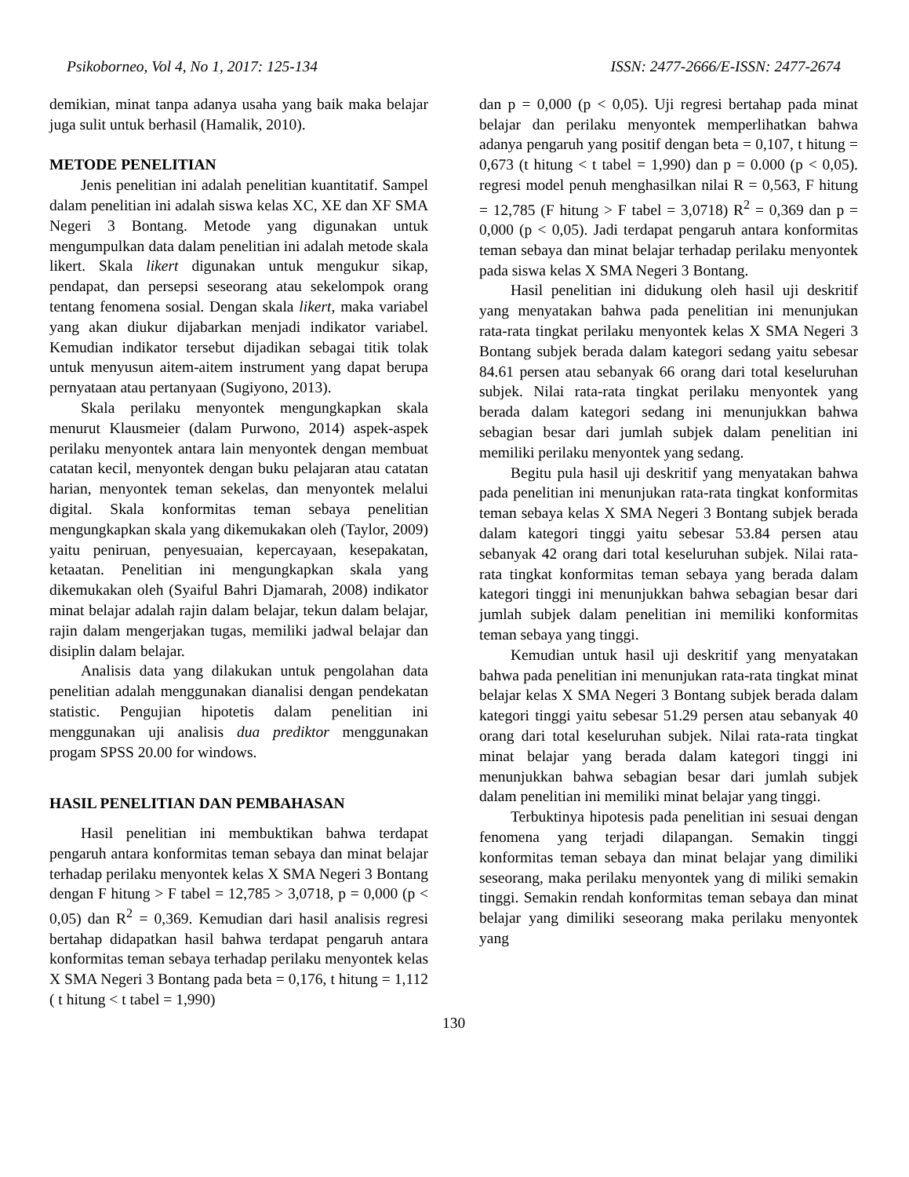Psikoborneo, Vol 4, No 1, 2017: 125-134 ISSN: 2477-2666/E-ISSN: 2477-2674
demikian, minat tanpa adanya usaha yang baik maka belajar juga sulit untuk berhasil (Hamalik, 2010).
METODE PENELITIAN
Jenis penelitian ini adalah penelitian kuantitatif. Sampel dalam penelitian ini adalah siswa kelas XC, XE dan XF SMA Negeri 3 Bontang. Metode yang digunakan untuk mengumpulkan data dalam penelitian ini adalah metode skala likert. Skala likert digunakan untuk mengukur sikap, pendapat, dan persepsi seseorang atau sekelompok orang tentang fenomena sosial. Dengan skala likert, maka variabel yang akan diukur dijabarkan menjadi indikator variabel. Kemudian indikator tersebut dijadikan sebagai titik tolak untuk menyusun aitem-aitem instrument yang dapat berupa pernyataan atau pertanyaan (Sugiyono, 2013).
Skala perilaku menyontek mengungkapkan skala menurut Klausmeier (dalam Purwono, 2014) aspek-aspek perilaku menyontek antara lain menyontek dengan membuat catatan kecil, menyontek dengan buku pelajaran atau catatan harian, menyontek teman sekelas, dan menyontek melalui digital. Skala konformitas teman sebaya penelitian mengungkapkan skala yang dikemukakan oleh (Taylor, 2009) yaitu peniruan, penyesuaian, kepercayaan, kesepakatan, ketaatan. Penelitian ini mengungkapkan skala yang dikemukakan oleh (Syaiful Bahri Djamarah, 2008) indikator minat belajar adalah rajin dalam belajar, tekun dalam belajar, rajin dalam mengerjakan tugas, memiliki jadwal belajar dan disiplin dalam belajar.
Analisis data yang dilakukan untuk pengolahan data penelitian adalah menggunakan dianalisi dengan pendekatan statistic. Pengujian hipotetis dalam penelitian ini menggunakan uji analisis dua prediktor menggunakan progam SPSS 20.00 for windows.
HASIL PENELITIAN DAN PEMBAHASAN
Hasil penelitian ini membuktikan bahwa terdapat pengaruh antara konformitas teman sebaya dan minat belajar terhadap perilaku menyontek kelas X SMA Negeri 3 Bontang dengan F hitung > F tabel = 12,785 > 3,0718, p = 0,000 (p < 0,05) dan R<sup>2</sup> = 0,369. Kemudian dari hasil analisis regresi bertahap didapatkan hasil bahwa terdapat pengaruh antara konformitas teman sebaya terhadap perilaku menyontek kelas X SMA Negeri 3 Bontang pada beta = 0,176, t hitung = 1,112 ( t hitung < t tabel = 1,990)
dan p = 0,000 (p < 0,05). Uji regresi bertahap pada minat belajar dan perilaku menyontek memperlihatkan bahwa adanya pengaruh yang positif dengan beta = 0,107, t hitung = 0,673 (t hitung < t tabel = 1,990) dan p = 0.000 (p < 0,05). regresi model penuh menghasilkan nilai R = 0,563, F hitung = 12,785 (F hitung > F tabel = 3,0718) R<sup>2</sup> = 0,369 dan p = 0,000 (p < 0,05). Jadi terdapat pengaruh antara konformitas teman sebaya dan minat belajar terhadap perilaku menyontek pada siswa kelas X SMA Negeri 3 Bontang.
Hasil penelitian ini didukung oleh hasil uji deskritif yang menyatakan bahwa pada penelitian ini menunjukan rata-rata tingkat perilaku menyontek kelas X SMA Negeri 3 Bontang subjek berada dalam kategori sedang yaitu sebesar 84.61 persen atau sebanyak 66 orang dari total keseluruhan subjek. Nilai rata-rata tingkat perilaku menyontek yang berada dalam kategori sedang ini menunjukkan bahwa sebagian besar dari jumlah subjek dalam penelitian ini memiliki perilaku menyontek yang sedang.
Begitu pula hasil uji deskritif yang menyatakan bahwa pada penelitian ini menunjukan rata-rata tingkat konformitas teman sebaya kelas X SMA Negeri 3 Bontang subjek berada dalam kategori tinggi yaitu sebesar 53.84 persen atau sebanyak 42 orang dari total keseluruhan subjek. Nilai rata-rata tingkat konformitas teman sebaya yang berada dalam kategori tinggi ini menunjukkan bahwa sebagian besar dari jumlah subjek dalam penelitian ini memiliki konformitas teman sebaya yang tinggi.
Kemudian untuk hasil uji deskritif yang menyatakan bahwa pada penelitian ini menunjukan rata-rata tingkat minat belajar kelas X SMA Negeri 3 Bontang subjek berada dalam kategori tinggi yaitu sebesar 51.29 persen atau sebanyak 40 orang dari total keseluruhan subjek. Nilai rata-rata tingkat minat belajar yang berada dalam kategori tinggi ini menunjukkan bahwa sebagian besar dari jumlah subjek dalam penelitian ini memiliki minat belajar yang tinggi.
Terbuktinya hipotesis pada penelitian ini sesuai dengan fenomena yang terjadi dilapangan. Semakin tinggi konformitas teman sebaya dan minat belajar yang dimiliki seseorang, maka perilaku menyontek yang di miliki semakin tinggi. Semakin rendah konformitas teman sebaya dan minat belajar yang dimiliki seseorang maka perilaku menyontek yang
130